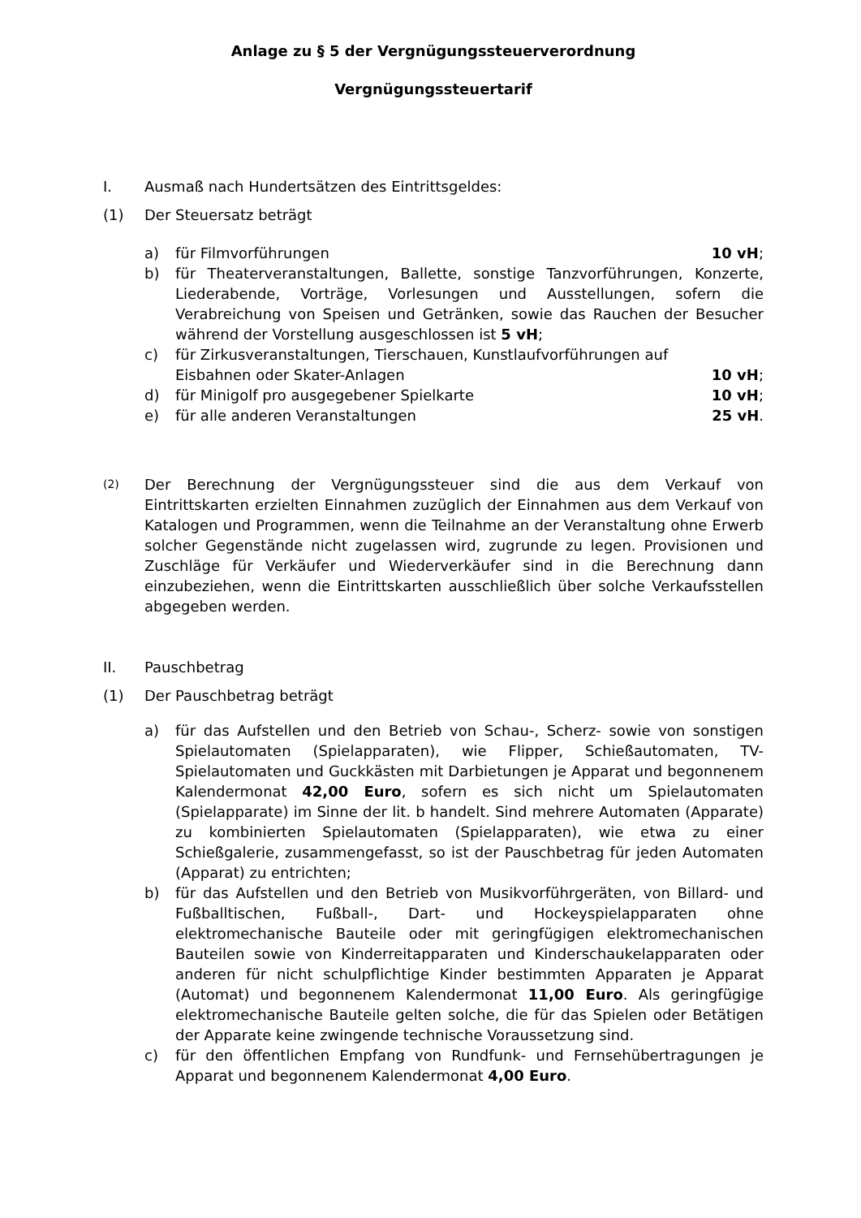Anlage zu § 5 der Vergnügungssteuerverordnung
Vergnügungssteuertarif
I. Ausmaß nach Hundertsätzen des Eintrittsgeldes:
(1) Der Steuersatz beträgt
a) für Filmvorführungen 10 vH;
b) für Theaterveranstaltungen, Ballette, sonstige Tanzvorführungen, Konzerte, Liederabende, Vorträge, Vorlesungen und Ausstellungen, sofern die Verabreichung von Speisen und Getränken, sowie das Rauchen der Besucher während der Vorstellung ausgeschlossen ist 5 vH;
c) für Zirkusveranstaltungen, Tierschauen, Kunstlaufvorführungen auf
Eisbahnen oder Skater-Anlagen 10 vH;
d) für Minigolf pro ausgegebener Spielkarte 10 vH;
e) für alle anderen Veranstaltungen 25 vH.
(2)
Der Berechnung der Vergnügungssteuer sind die aus dem Verkauf von Eintrittskarten erzielten Einnahmen zuzüglich der Einnahmen aus dem Verkauf von Katalogen und Programmen, wenn die Teilnahme an der Veranstaltung ohne Erwerb solcher Gegenstände nicht zugelassen wird, zugrunde zu legen. Provisionen und Zuschläge für Verkäufer und Wiederverkäufer sind in die Berechnung dann einzubeziehen, wenn die Eintrittskarten ausschließlich über solche Verkaufsstellen abgegeben werden.
II. Pauschbetrag
(1) Der Pauschbetrag beträgt
a) für das Aufstellen und den Betrieb von Schau-, Scherz- sowie von sonstigen Spielautomaten (Spielapparaten), wie Flipper, Schießautomaten, TV-Spielautomaten und Guckkästen mit Darbietungen je Apparat und begonnenem Kalendermonat 42,00 Euro, sofern es sich nicht um Spielautomaten (Spielapparate) im Sinne der lit. b handelt. Sind mehrere Automaten (Apparate) zu kombinierten Spielautomaten (Spielapparaten), wie etwa zu einer Schießgalerie, zusammengefasst, so ist der Pauschbetrag für jeden Automaten (Apparat) zu entrichten;
b) für das Aufstellen und den Betrieb von Musikvorführgeräten, von Billard- und Fußballtischen, Fußball-, Dart- und Hockeyspielapparaten ohne elektromechanische Bauteile oder mit geringfügigen elektromechanischen Bauteilen sowie von Kinderreitapparaten und Kinderschaukelapparaten oder anderen für nicht schulpflichtige Kinder bestimmten Apparaten je Apparat (Automat) und begonnenem Kalendermonat 11,00 Euro. Als geringfügige elektromechanische Bauteile gelten solche, die für das Spielen oder Betätigen der Apparate keine zwingende technische Voraussetzung sind.
c) für den öffentlichen Empfang von Rundfunk- und Fernsehübertragungen je Apparat und begonnenem Kalendermonat 4,00 Euro.